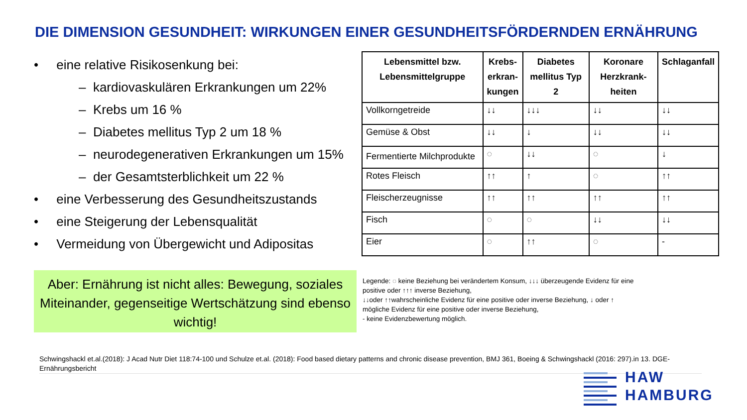DIE DIMENSION GESUNDHEIT: WIRKUNGEN EINER GESUNDHEITSFÖRDERNDEN ERNÄHRUNG
• eine relative Risikosenkung bei:
– kardiovaskulären Erkrankungen um 22%
– Krebs um 16 %
– Diabetes mellitus Typ 2 um 18 %
– neurodegenerativen Erkrankungen um 15%
– der Gesamtsterblichkeit um 22 %
• eine Verbesserung des Gesundheitszustands
• eine Steigerung der Lebensqualität
• Vermeidung von Übergewicht und Adipositas
Aber: Ernährung ist nicht alles: Bewegung, soziales Miteinander, gegenseitige Wertschätzung sind ebenso wichtig!
| Lebensmittel bzw. Lebensmittelgruppe | Krebs- erkran- kungen | Diabetes mellitus Typ 2 | Koronare Herzkrank- heiten | Schlaganfall |
| --- | --- | --- | --- | --- |
| Vollkorngetreide | ↓↓ | ↓↓↓ | ↓↓ | ↓↓ |
| Gemüse & Obst | ↓↓ | ↓ | ↓↓ | ↓↓ |
| Fermentierte Milchprodukte | ◌ | ↓↓ | ◌ | ↓ |
| Rotes Fleisch | ↑↑ | ↑ | ◌ | ↑↑ |
| Fleischerzeugnisse | ↑↑ | ↑↑ | ↑↑ | ↑↑ |
| Fisch | ◌ | ◌ | ↓↓ | ↓↓ |
| Eier | ◌ | ↑↑ | ◌ | - |
Legende: ◌ keine Beziehung bei verändertem Konsum, ↓↓↓ überzeugende Evidenz für eine positive oder ↑↑↑ inverse Beziehung,
↓↓oder ↑↑wahrscheinliche Evidenz für eine positive oder inverse Beziehung, ↓ oder ↑ mögliche Evidenz für eine positive oder inverse Beziehung,
- keine Evidenzbewertung möglich.
Schwingshackl et.al.(2018): J Acad Nutr Diet 118:74-100 und Schulze et.al. (2018): Food based dietary patterns and chronic disease prevention, BMJ 361, Boeing & Schwingshackl (2016: 297).in 13. DGE-Ernährungsbericht
HAW
HAMBURG